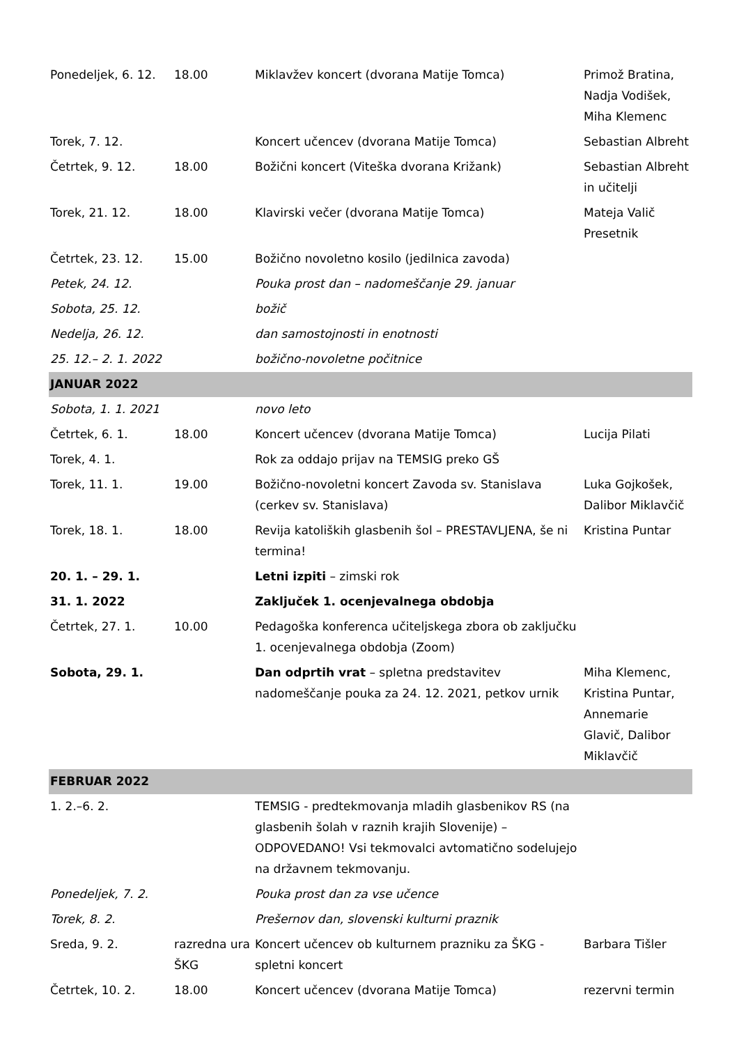| Ponedeljek, 6. 12. | 18.00 | Miklavžev koncert (dvorana Matije Tomca) | Primož Bratina, Nadja Vodišek, Miha Klemenc |
| Torek, 7. 12. | | Koncert učencev (dvorana Matije Tomca) | Sebastian Albreht |
| Četrtek, 9. 12. | 18.00 | Božični koncert (Viteška dvorana Križank) | Sebastian Albreht in učitelji |
| Torek, 21. 12. | 18.00 | Klavirski večer (dvorana Matije Tomca) | Mateja Valič Presetnik |
| Četrtek, 23. 12. | 15.00 | Božično novoletno kosilo (jedilnica zavoda) | |
| Petek, 24. 12. | | Pouka prost dan – nadomeščanje 29. januar | |
| Sobota, 25. 12. | | božič | |
| Nedelja, 26. 12. | | dan samostojnosti in enotnosti | |
| 25. 12.– 2. 1. 2022 | | božično-novoletne počitnice | |
| JANUAR 2022 | | | |
| Sobota, 1. 1. 2021 | | novo leto | |
| Četrtek, 6. 1. | 18.00 | Koncert učencev (dvorana Matije Tomca) | Lucija Pilati |
| Torek, 4. 1. | | Rok za oddajo prijav na TEMSIG preko GŠ | |
| Torek, 11. 1. | 19.00 | Božično-novoletni koncert Zavoda sv. Stanislava (cerkev sv. Stanislava) | Luka Gojkošek, Dalibor Miklavčič |
| Torek, 18. 1. | 18.00 | Revija katoliških glasbenih šol – PRESTAVLJENA, še ni termina! | Kristina Puntar |
| 20. 1. – 29. 1. | | Letni izpiti – zimski rok | |
| 31. 1. 2022 | | Zaključek 1. ocenjevalnega obdobja | |
| Četrtek, 27. 1. | 10.00 | Pedagoška konferenca učiteljskega zbora ob zaključku 1. ocenjevalnega obdobja (Zoom) | |
| Sobota, 29. 1. | | Dan odprtih vrat – spletna predstavitev nadomeščanje pouka za 24. 12. 2021, petkov urnik | Miha Klemenc, Kristina Puntar, Annemarie Glavič, Dalibor Miklavčič |
| FEBRUAR 2022 | | | |
| 1. 2.–6. 2. | | TEMSIG - predtekmovanja mladih glasbenikov RS (na glasbenih šolah v raznih krajih Slovenije) – ODPOVEDANO! Vsi tekmovalci avtomatično sodelujejo na državnem tekmovanju. | |
| Ponedeljek, 7. 2. | | Pouka prost dan za vse učence | |
| Torek, 8. 2. | | Prešernov dan, slovenski kulturni praznik | |
| Sreda, 9. 2. | razredna ura ŠKG | Koncert učencev ob kulturnem prazniku za ŠKG - spletni koncert | Barbara Tišler |
| Četrtek, 10. 2. | 18.00 | Koncert učencev (dvorana Matije Tomca) | rezervni termin |